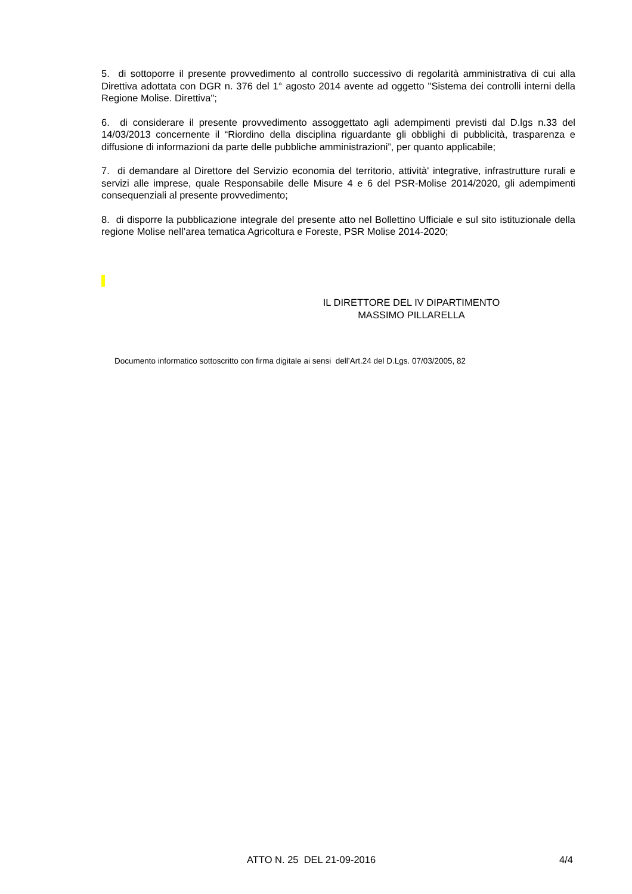5. di sottoporre il presente provvedimento al controllo successivo di regolarità amministrativa di cui alla Direttiva adottata con DGR n. 376 del 1° agosto 2014 avente ad oggetto "Sistema dei controlli interni della Regione Molise. Direttiva";
6. di considerare il presente provvedimento assoggettato agli adempimenti previsti dal D.lgs n.33 del 14/03/2013 concernente il “Riordino della disciplina riguardante gli obblighi di pubblicità, trasparenza e diffusione di informazioni da parte delle pubbliche amministrazioni”, per quanto applicabile;
7. di demandare al Direttore del Servizio economia del territorio, attività' integrative, infrastrutture rurali e servizi alle imprese, quale Responsabile delle Misure 4 e 6 del PSR-Molise 2014/2020, gli adempimenti consequenziali al presente provvedimento;
8. di disporre la pubblicazione integrale del presente atto nel Bollettino Ufficiale e sul sito istituzionale della regione Molise nell’area tematica Agricoltura e Foreste, PSR Molise 2014-2020;
IL DIRETTORE DEL IV DIPARTIMENTO
MASSIMO PILLARELLA
Documento informatico sottoscritto con firma digitale ai sensi dell’Art.24 del D.Lgs. 07/03/2005, 82
ATTO N. 25 DEL 21-09-2016 4/4